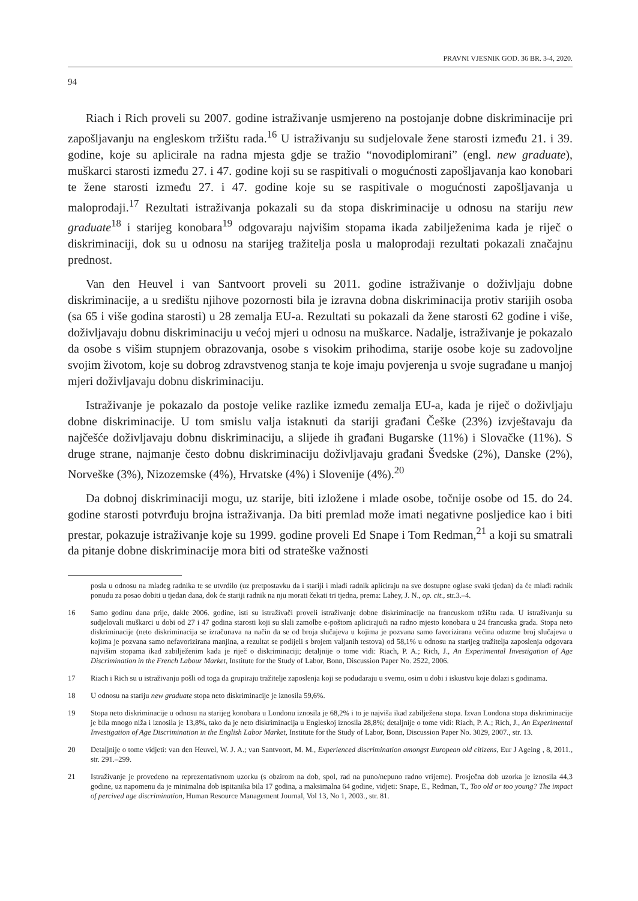PRAVNI VJESNIK GOD. 36 BR. 3-4, 2020.
94
Riach i Rich proveli su 2007. godine istraživanje usmjereno na postojanje dobne diskriminacije pri zapošljavanju na engleskom tržištu rada.<sup>16</sup> U istraživanju su sudjelovale žene starosti između 21. i 39. godine, koje su aplicirale na radna mjesta gdje se tražio “novodiplomirani” (engl. new graduate), muškarci starosti između 27. i 47. godine koji su se raspitivali o mogućnosti zapošljavanja kao konobari te žene starosti između 27. i 47. godine koje su se raspitivale o mogućnosti zapošljavanja u maloprodaji.<sup>17</sup> Rezultati istraživanja pokazali su da stopa diskriminacije u odnosu na stariju new graduate<sup>18</sup> i starijeg konobara<sup>19</sup> odgovaraju najvišim stopama ikada zabilježenima kada je riječ o diskriminaciji, dok su u odnosu na starijeg tražitelja posla u maloprodaji rezultati pokazali značajnu prednost.
Van den Heuvel i van Santvoort proveli su 2011. godine istraživanje o doživljaju dobne diskriminacije, a u središtu njihove pozornosti bila je izravna dobna diskriminacija protiv starijih osoba (sa 65 i više godina starosti) u 28 zemalja EU-a. Rezultati su pokazali da žene starosti 62 godine i više, doživljavaju dobnu diskriminaciju u većoj mjeri u odnosu na muškarce. Nadalje, istraživanje je pokazalo da osobe s višim stupnjem obrazovanja, osobe s visokim prihodima, starije osobe koje su zadovoljne svojim životom, koje su dobrog zdravstvenog stanja te koje imaju povjerenja u svoje sugrađane u manjoj mjeri doživljavaju dobnu diskriminaciju.
Istraživanje je pokazalo da postoje velike razlike između zemalja EU-a, kada je riječ o doživljaju dobne diskriminacije. U tom smislu valja istaknuti da stariji građani Češke (23%) izvještavaju da najčešće doživljavaju dobnu diskriminaciju, a slijede ih građani Bugarske (11%) i Slovačke (11%). S druge strane, najmanje često dobnu diskriminaciju doživljavaju građani Švedske (2%), Danske (2%), Norveške (3%), Nizozemske (4%), Hrvatske (4%) i Slovenije (4%).<sup>20</sup>
Da dobnoj diskriminaciji mogu, uz starije, biti izložene i mlade osobe, točnije osobe od 15. do 24. godine starosti potvrđuju brojna istraživanja. Da biti premlad može imati negativne posljedice kao i biti prestar, pokazuje istraživanje koje su 1999. godine proveli Ed Snape i Tom Redman,<sup>21</sup> a koji su smatrali da pitanje dobne diskriminacije mora biti od strateške važnosti
posla u odnosu na mlađeg radnika te se utvrdilo (uz pretpostavku da i stariji i mlađi radnik apliciraju na sve dostupne oglase svaki tjedan) da će mlađi radnik ponudu za posao dobiti u tjedan dana, dok će stariji radnik na nju morati čekati tri tjedna, prema: Lahey, J. N., op. cit., str.3.–4.
16 Samo godinu dana prije, dakle 2006. godine, isti su istraživači proveli istraživanje dobne diskriminacije na francuskom tržištu rada. U istraživanju su sudjelovali muškarci u dobi od 27 i 47 godina starosti koji su slali zamolbe e-poštom aplicirajući na radno mjesto konobara u 24 francuska grada. Stopa neto diskriminacije (neto diskriminacija se izračunava na način da se od broja slučajeva u kojima je pozvana samo favorizirana većina oduzme broj slučajeva u kojima je pozvana samo nefavorizirana manjina, a rezultat se podijeli s brojem valjanih testova) od 58,1% u odnosu na starijeg tražitelja zaposlenja odgovara najvišim stopama ikad zabilježenim kada je riječ o diskriminaciji; detaljnije o tome vidi: Riach, P. A.; Rich, J., An Experimental Investigation of Age Discrimination in the French Labour Market, Institute for the Study of Labor, Bonn, Discussion Paper No. 2522, 2006.
17 Riach i Rich su u istraživanju pošli od toga da grupiraju tražitelje zaposlenja koji se podudaraju u svemu, osim u dobi i iskustvu koje dolazi s godinama.
18 U odnosu na stariju new graduate stopa neto diskriminacije je iznosila 59,6%.
19 Stopa neto diskriminacije u odnosu na starijeg konobara u Londonu iznosila je 68,2% i to je najviša ikad zabilježena stopa. Izvan Londona stopa diskriminacije je bila mnogo niža i iznosila je 13,8%, tako da je neto diskriminacija u Engleskoj iznosila 28,8%; detaljnije o tome vidi: Riach, P. A.; Rich, J., An Experimental Investigation of Age Discrimination in the English Labor Market, Institute for the Study of Labor, Bonn, Discussion Paper No. 3029, 2007., str. 13.
20 Detaljnije o tome vidjeti: van den Heuvel, W. J. A.; van Santvoort, M. M., Experienced discrimination amongst European old citizens, Eur J Ageing , 8, 2011., str. 291.–299.
21 Istraživanje je provedeno na reprezentativnom uzorku (s obzirom na dob, spol, rad na puno/nepuno radno vrijeme). Prosječna dob uzorka je iznosila 44,3 godine, uz napomenu da je minimalna dob ispitanika bila 17 godina, a maksimalna 64 godine, vidjeti: Snape, E., Redman, T., Too old or too young? The impact of percived age discrimination, Human Resource Management Journal, Vol 13, No 1, 2003., str. 81.